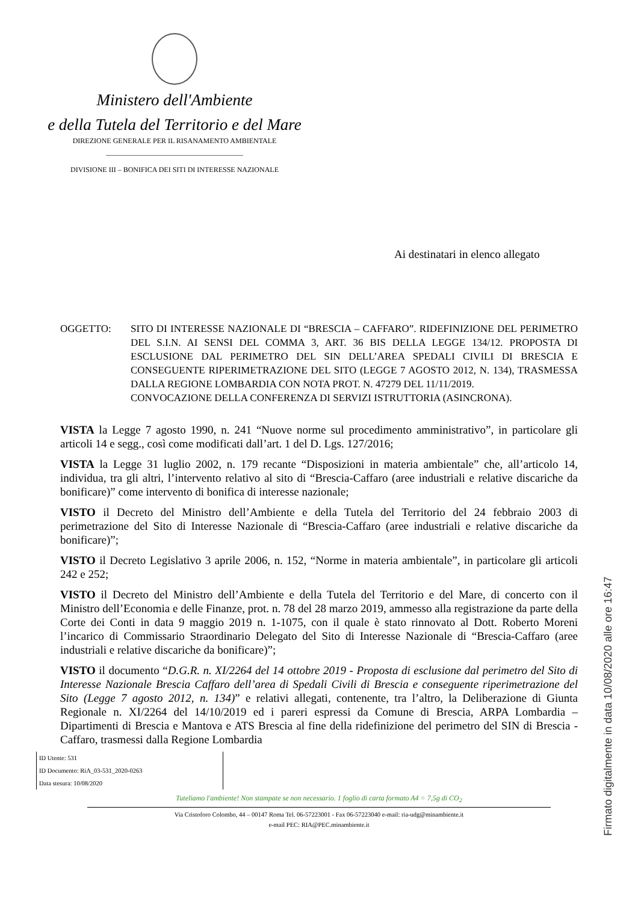Ministero dell'Ambiente
e della Tutela del Territorio e del Mare
DIREZIONE GENERALE PER IL RISANAMENTO AMBIENTALE
______________________________________
DIVISIONE III – BONIFICA DEI SITI DI INTERESSE NAZIONALE
Ai destinatari in elenco allegato
OGGETTO: SITO DI INTERESSE NAZIONALE DI “BRESCIA – CAFFARO”. RIDEFINIZIONE DEL PERIMETRO DEL S.I.N. AI SENSI DEL COMMA 3, ART. 36 BIS DELLA LEGGE 134/12. PROPOSTA DI ESCLUSIONE DAL PERIMETRO DEL SIN DELL’AREA SPEDALI CIVILI DI BRESCIA E CONSEGUENTE RIPERIMETRAZIONE DEL SITO (LEGGE 7 AGOSTO 2012, N. 134), TRASMESSA DALLA REGIONE LOMBARDIA CON NOTA PROT. N. 47279 DEL 11/11/2019.
CONVOCAZIONE DELLA CONFERENZA DI SERVIZI ISTRUTTORIA (ASINCRONA).
VISTA la Legge 7 agosto 1990, n. 241 “Nuove norme sul procedimento amministrativo”, in particolare gli articoli 14 e segg., così come modificati dall’art. 1 del D. Lgs. 127/2016;
VISTA la Legge 31 luglio 2002, n. 179 recante “Disposizioni in materia ambientale” che, all’articolo 14, individua, tra gli altri, l’intervento relativo al sito di “Brescia-Caffaro (aree industriali e relative discariche da bonificare)” come intervento di bonifica di interesse nazionale;
VISTO il Decreto del Ministro dell’Ambiente e della Tutela del Territorio del 24 febbraio 2003 di perimetrazione del Sito di Interesse Nazionale di “Brescia-Caffaro (aree industriali e relative discariche da bonificare)”;
VISTO il Decreto Legislativo 3 aprile 2006, n. 152, “Norme in materia ambientale”, in particolare gli articoli 242 e 252;
VISTO il Decreto del Ministro dell’Ambiente e della Tutela del Territorio e del Mare, di concerto con il Ministro dell’Economia e delle Finanze, prot. n. 78 del 28 marzo 2019, ammesso alla registrazione da parte della Corte dei Conti in data 9 maggio 2019 n. 1-1075, con il quale è stato rinnovato al Dott. Roberto Moreni l’incarico di Commissario Straordinario Delegato del Sito di Interesse Nazionale di “Brescia-Caffaro (aree industriali e relative discariche da bonificare)”;
VISTO il documento “D.G.R. n. XI/2264 del 14 ottobre 2019 - Proposta di esclusione dal perimetro del Sito di Interesse Nazionale Brescia Caffaro dell’area di Spedali Civili di Brescia e conseguente riperimetrazione del Sito (Legge 7 agosto 2012, n. 134)” e relativi allegati, contenente, tra l’altro, la Deliberazione di Giunta Regionale n. XI/2264 del 14/10/2019 ed i pareri espressi da Comune di Brescia, ARPA Lombardia – Dipartimenti di Brescia e Mantova e ATS Brescia al fine della ridefinizione del perimetro del SIN di Brescia - Caffaro, trasmessi dalla Regione Lombardia
ID Utente: 531
ID Documento: RiA_03-531_2020-0263
Data stesura: 10/08/2020
Tuteliamo l'ambiente! Non stampate se non necessario. 1 foglio di carta formato A4 = 7,5g di CO<sub>2</sub>
Via Cristoforo Colombo, 44 – 00147 Roma Tel. 06-57223001 - Fax 06-57223040 e-mail: ria-udg@minambiente.it
e-mail PEC: RIA@PEC.minambiente.it
Firmato digitalmente in data 10/08/2020 alle ore 16:47